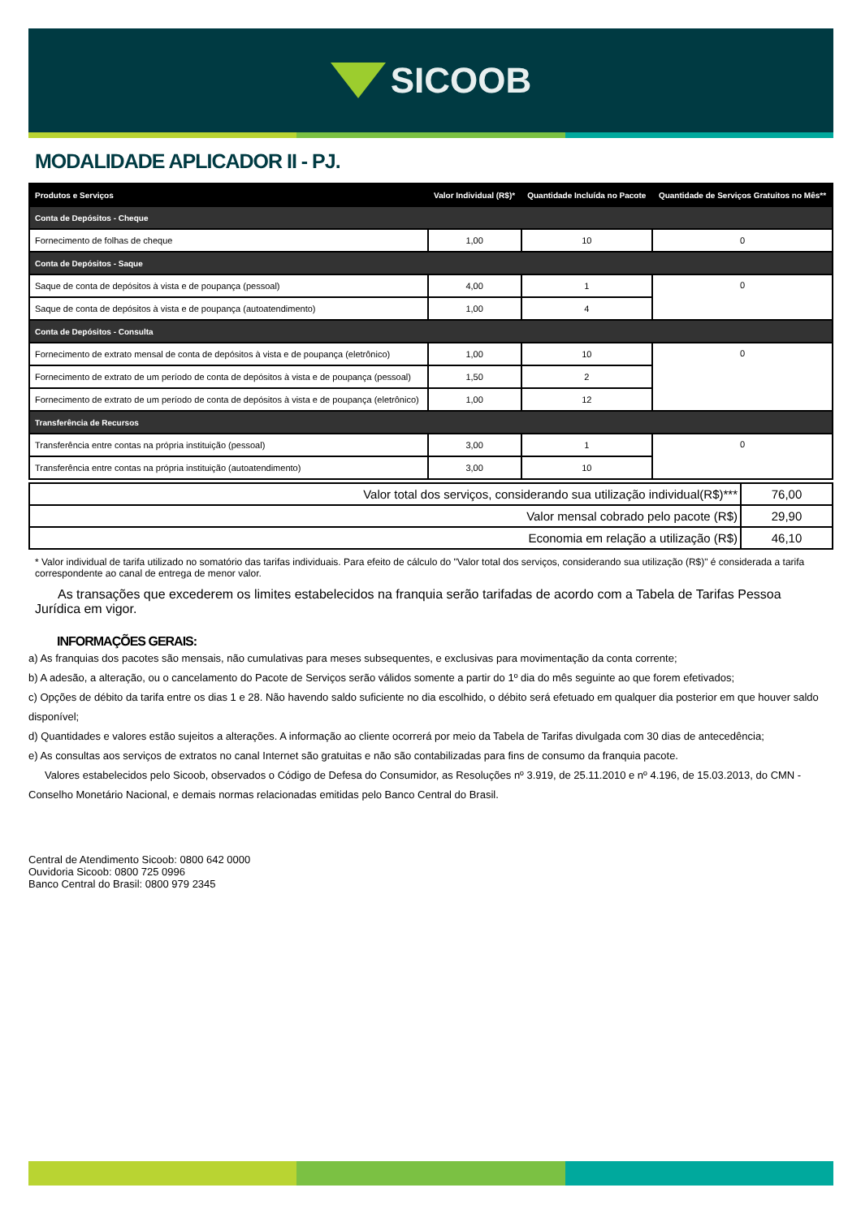SICOOB
MODALIDADE APLICADOR II - PJ.
| Produtos e Serviços | Valor Individual (R$)* | Quantidade Incluída no Pacote | Quantidade de Serviços Gratuitos no Mês** |
| --- | --- | --- | --- |
| Conta de Depósitos - Cheque | | | |
| Fornecimento de folhas de cheque | 1,00 | 10 | 0 |
| Conta de Depósitos - Saque | | | |
| Saque de conta de depósitos à vista e de poupança (pessoal) | 4,00 | 1 | 0 |
| Saque de conta de depósitos à vista e de poupança (autoatendimento) | 1,00 | 4 | |
| Conta de Depósitos - Consulta | | | |
| Fornecimento de extrato mensal de conta de depósitos à vista e de poupança (eletrônico) | 1,00 | 10 | 0 |
| Fornecimento de extrato de um período de conta de depósitos à vista e de poupança (pessoal) | 1,50 | 2 | |
| Fornecimento de extrato de um período de conta de depósitos à vista e de poupança (eletrônico) | 1,00 | 12 | |
| Transferência de Recursos | | | |
| Transferência entre contas na própria instituição (pessoal) | 3,00 | 1 | 0 |
| Transferência entre contas na própria instituição (autoatendimento) | 3,00 | 10 | |
| Valor total dos serviços, considerando sua utilização individual(R$)*** | 76,00 |
| Valor mensal cobrado pelo pacote (R$) | 29,90 |
| Economia em relação a utilização (R$) | 46,10 |
* Valor individual de tarifa utilizado no somatório das tarifas individuais. Para efeito de cálculo do "Valor total dos serviços, considerando sua utilização (R$)" é considerada a tarifa correspondente ao canal de entrega de menor valor.
As transações que excederem os limites estabelecidos na franquia serão tarifadas de acordo com a Tabela de Tarifas Pessoa Jurídica em vigor.
INFORMAÇÕES GERAIS:
a) As franquias dos pacotes são mensais, não cumulativas para meses subsequentes, e exclusivas para movimentação da conta corrente;
b) A adesão, a alteração, ou o cancelamento do Pacote de Serviços serão válidos somente a partir do 1º dia do mês seguinte ao que forem efetivados;
c) Opções de débito da tarifa entre os dias 1 e 28. Não havendo saldo suficiente no dia escolhido, o débito será efetuado em qualquer dia posterior em que houver saldo disponível;
d) Quantidades e valores estão sujeitos a alterações. A informação ao cliente ocorrerá por meio da Tabela de Tarifas divulgada com 30 dias de antecedência;
e) As consultas aos serviços de extratos no canal Internet são gratuitas e não são contabilizadas para fins de consumo da franquia pacote.
Valores estabelecidos pelo Sicoob, observados o Código de Defesa do Consumidor, as Resoluções nº 3.919, de 25.11.2010 e nº 4.196, de 15.03.2013, do CMN - Conselho Monetário Nacional, e demais normas relacionadas emitidas pelo Banco Central do Brasil.
Central de Atendimento Sicoob: 0800 642 0000
Ouvidoria Sicoob: 0800 725 0996
Banco Central do Brasil: 0800 979 2345